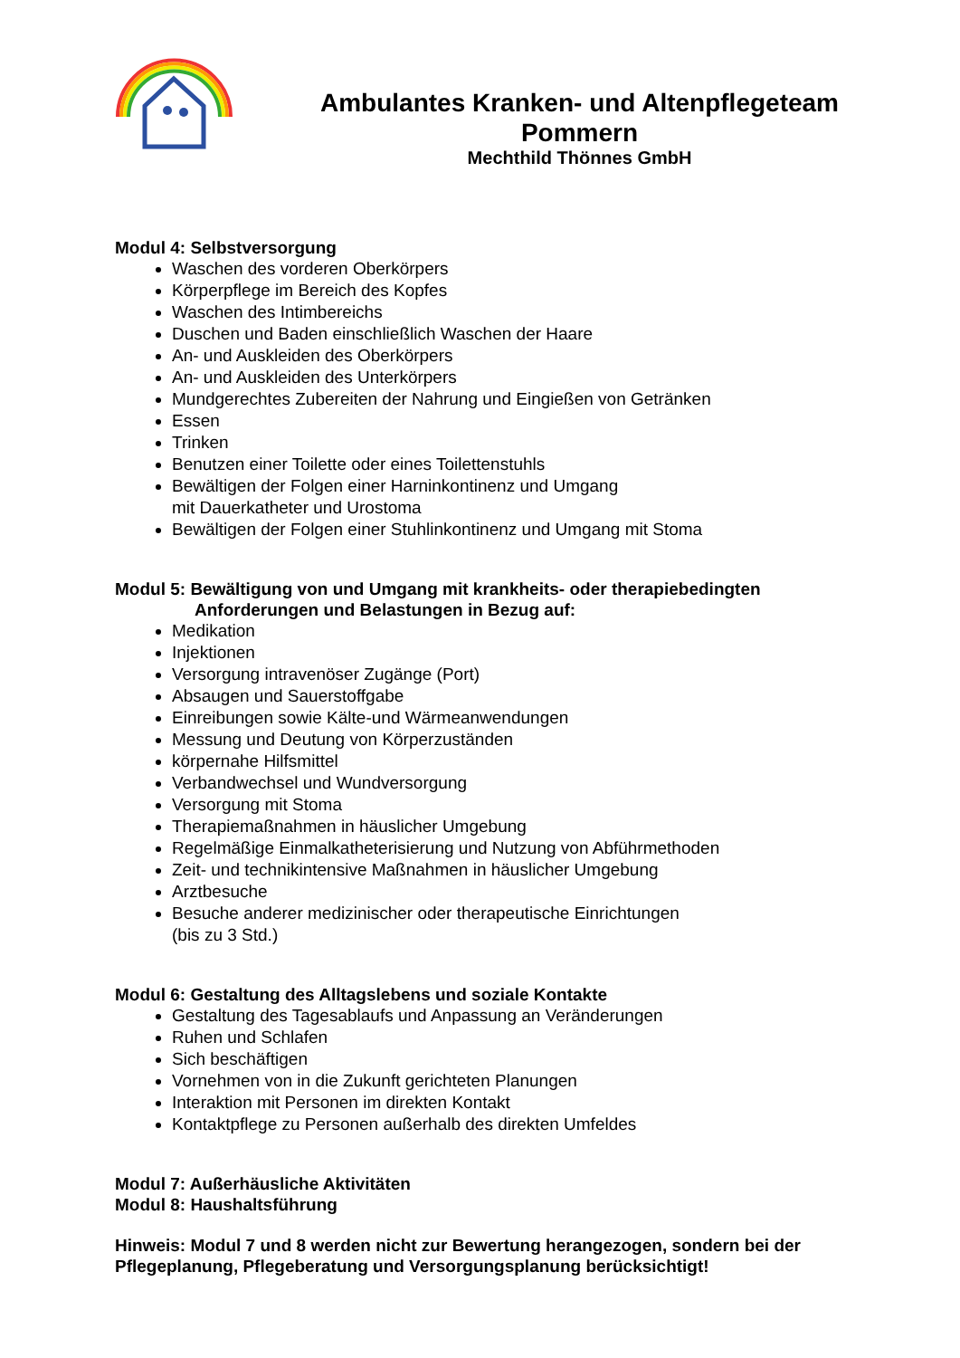Ambulantes Kranken- und Altenpflegeteam
Pommern
Mechthild Thönnes GmbH
Modul 4: Selbstversorgung
Waschen des vorderen Oberkörpers
Körperpflege im Bereich des Kopfes
Waschen des Intimbereichs
Duschen und Baden einschließlich Waschen der Haare
An- und Auskleiden des Oberkörpers
An- und Auskleiden des Unterkörpers
Mundgerechtes Zubereiten der Nahrung und Eingießen von Getränken
Essen
Trinken
Benutzen einer Toilette oder eines Toilettenstuhls
Bewältigen der Folgen einer Harninkontinenz und Umgang
mit Dauerkatheter und Urostoma
Bewältigen der Folgen einer Stuhlinkontinenz und Umgang mit Stoma
Modul 5: Bewältigung von und Umgang mit krankheits- oder therapiebedingten
Anforderungen und Belastungen in Bezug auf:
Medikation
Injektionen
Versorgung intravenöser Zugänge (Port)
Absaugen und Sauerstoffgabe
Einreibungen sowie Kälte-und Wärmeanwendungen
Messung und Deutung von Körperzuständen
körpernahe Hilfsmittel
Verbandwechsel und Wundversorgung
Versorgung mit Stoma
Therapiemaßnahmen in häuslicher Umgebung
Regelmäßige Einmalkatheterisierung und Nutzung von Abführmethoden
Zeit- und technikintensive Maßnahmen in häuslicher Umgebung
Arztbesuche
Besuche anderer medizinischer oder therapeutische Einrichtungen
(bis zu 3 Std.)
Modul 6: Gestaltung des Alltagslebens und soziale Kontakte
Gestaltung des Tagesablaufs und Anpassung an Veränderungen
Ruhen und Schlafen
Sich beschäftigen
Vornehmen von in die Zukunft gerichteten Planungen
Interaktion mit Personen im direkten Kontakt
Kontaktpflege zu Personen außerhalb des direkten Umfeldes
Modul 7: Außerhäusliche Aktivitäten
Modul 8: Haushaltsführung
Hinweis: Modul 7 und 8 werden nicht zur Bewertung herangezogen, sondern bei der Pflegeplanung, Pflegeberatung und Versorgungsplanung berücksichtigt!